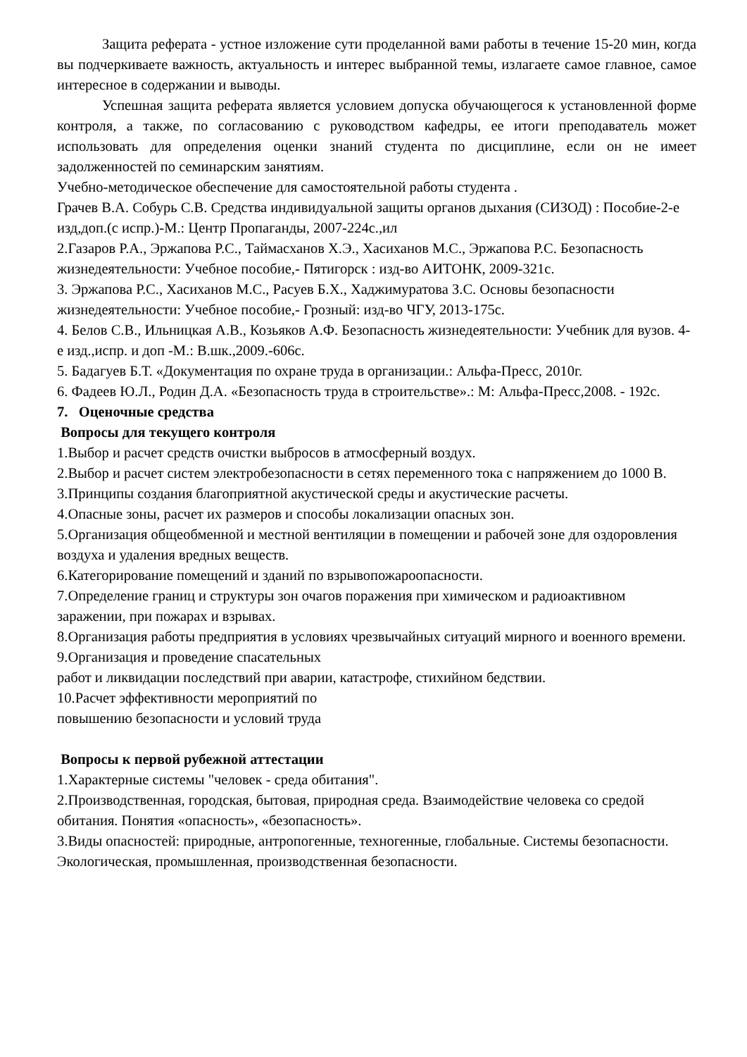Защита реферата - устное изложение сути проделанной вами работы в течение 15-20 мин, когда вы подчеркиваете важность, актуальность и интерес выбранной темы, излагаете самое главное, самое интересное в содержании и выводы.
Успешная защита реферата является условием допуска обучающегося к установленной форме контроля, а также, по согласованию с руководством кафедры, ее итоги преподаватель может использовать для определения оценки знаний студента по дисциплине, если он не имеет задолженностей по семинарским занятиям.
Учебно-методическое обеспечение для самостоятельной работы студента .
Грачев В.А. Собурь С.В. Средства индивидуальной защиты органов дыхания (СИЗОД) : Пособие-2-е изд,доп.(с испр.)-М.: Центр Пропаганды, 2007-224с.,ил
2.Газаров Р.А., Эржапова Р.С., Таймасханов Х.Э., Хасиханов М.С., Эржапова Р.С. Безопасность жизнедеятельности: Учебное пособие,- Пятигорск : изд-во АИТОНК, 2009-321с.
3. Эржапова Р.С., Хасиханов М.С., Расуев Б.Х., Хаджимуратова З.С. Основы безопасности жизнедеятельности: Учебное пособие,- Грозный: изд-во ЧГУ, 2013-175с.
4. Белов С.В., Ильницкая А.В., Козьяков А.Ф. Безопасность жизнедеятельности: Учебник для вузов. 4-е изд.,испр. и доп -М.: В.шк.,2009.-606с.
5. Бадагуев Б.Т. «Документация по охране труда в организации.: Альфа-Пресс, 2010г.
6. Фадеев Ю.Л., Родин Д.А. «Безопасность труда в строительстве».: М: Альфа-Пресс,2008. - 192с.
7. Оценочные средства
Вопросы для текущего контроля
1.Выбор и расчет средств очистки выбросов в атмосферный воздух.
2.Выбор и расчет систем электробезопасности в сетях переменного тока с напряжением до 1000 В.
3.Принципы создания благоприятной акустической среды и акустические расчеты.
4.Опасные зоны, расчет их размеров и способы локализации опасных зон.
5.Организация общеобменной и местной вентиляции в помещении и рабочей зоне для оздоровления воздуха и удаления вредных веществ.
6.Категорирование помещений и зданий по взрывопожароопасности.
7.Определение границ и структуры зон очагов поражения при химическом и радиоактивном заражении, при пожарах и взрывах.
8.Организация работы предприятия в условиях чрезвычайных ситуаций мирного и военного времени.
9.Организация и проведение спасательных
работ и ликвидации последствий при аварии, катастрофе, стихийном бедствии.
10.Расчет эффективности мероприятий по
повышению безопасности и условий труда
Вопросы к первой рубежной аттестации
1.Характерные системы "человек - среда обитания".
2.Производственная, городская, бытовая, природная среда. Взаимодействие человека со средой обитания. Понятия «опасность», «безопасность».
3.Виды опасностей: природные, антропогенные, техногенные, глобальные. Системы безопасности. Экологическая, промышленная, производственная безопасности.